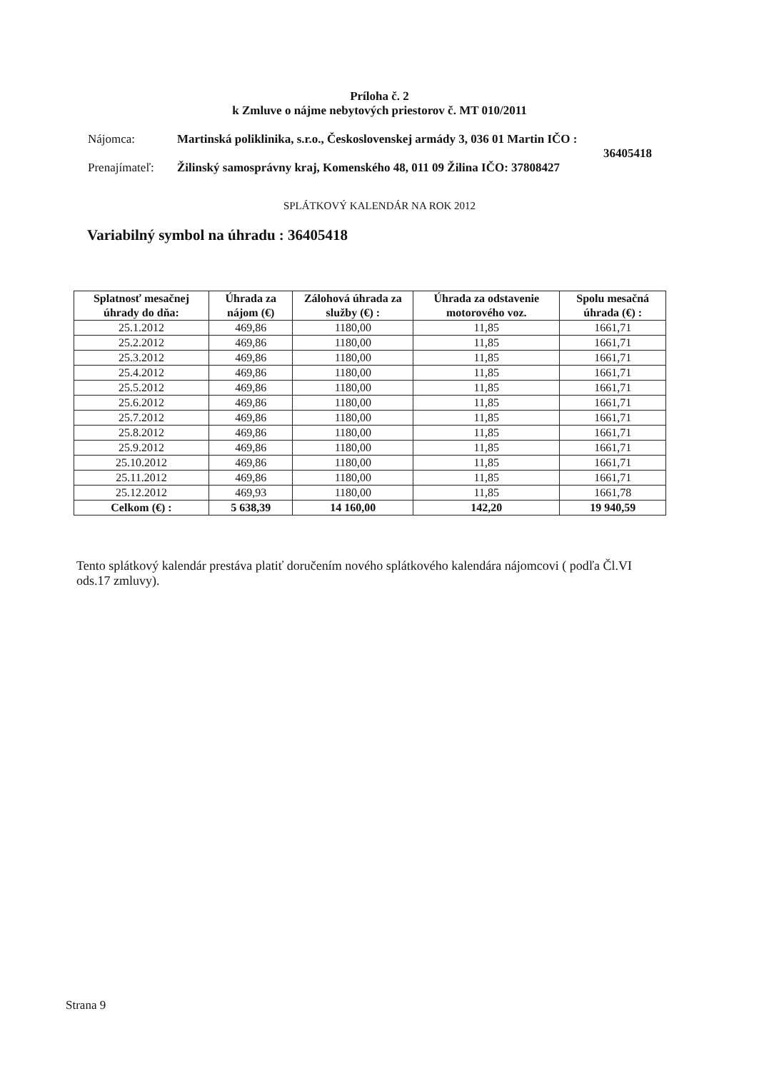Príloha č. 2
k Zmluve o nájme nebytových priestorov č. MT 010/2011
Nájomca: Martinská poliklinika, s.r.o., Československej armády 3, 036 01 Martin IČO :
36405418
Prenajímateľ:
Žilinský samosprávny kraj, Komenského 48, 011 09 Žilina IČO: 37808427
SPLÁTKOVÝ KALENDÁR NA ROK 2012
Variabilný symbol na úhradu : 36405418
| Splatnosť mesačnej úhrady do dňa: | Úhrada za nájom (€) | Zálohová úhrada za služby (€) : | Úhrada za odstavenie motorového voz. | Spolu mesačná úhrada (€) : |
| --- | --- | --- | --- | --- |
| 25.1.2012 | 469,86 | 1180,00 | 11,85 | 1661,71 |
| 25.2.2012 | 469,86 | 1180,00 | 11,85 | 1661,71 |
| 25.3.2012 | 469,86 | 1180,00 | 11,85 | 1661,71 |
| 25.4.2012 | 469,86 | 1180,00 | 11,85 | 1661,71 |
| 25.5.2012 | 469,86 | 1180,00 | 11,85 | 1661,71 |
| 25.6.2012 | 469,86 | 1180,00 | 11,85 | 1661,71 |
| 25.7.2012 | 469,86 | 1180,00 | 11,85 | 1661,71 |
| 25.8.2012 | 469,86 | 1180,00 | 11,85 | 1661,71 |
| 25.9.2012 | 469,86 | 1180,00 | 11,85 | 1661,71 |
| 25.10.2012 | 469,86 | 1180,00 | 11,85 | 1661,71 |
| 25.11.2012 | 469,86 | 1180,00 | 11,85 | 1661,71 |
| 25.12.2012 | 469,93 | 1180,00 | 11,85 | 1661,78 |
| Celkom (€) : | 5 638,39 | 14 160,00 | 142,20 | 19 940,59 |
Tento splátkový kalendár prestáva platiť doručením nového splátkového kalendára nájomcovi ( podľa Čl.VI ods.17 zmluvy).
Strana 9